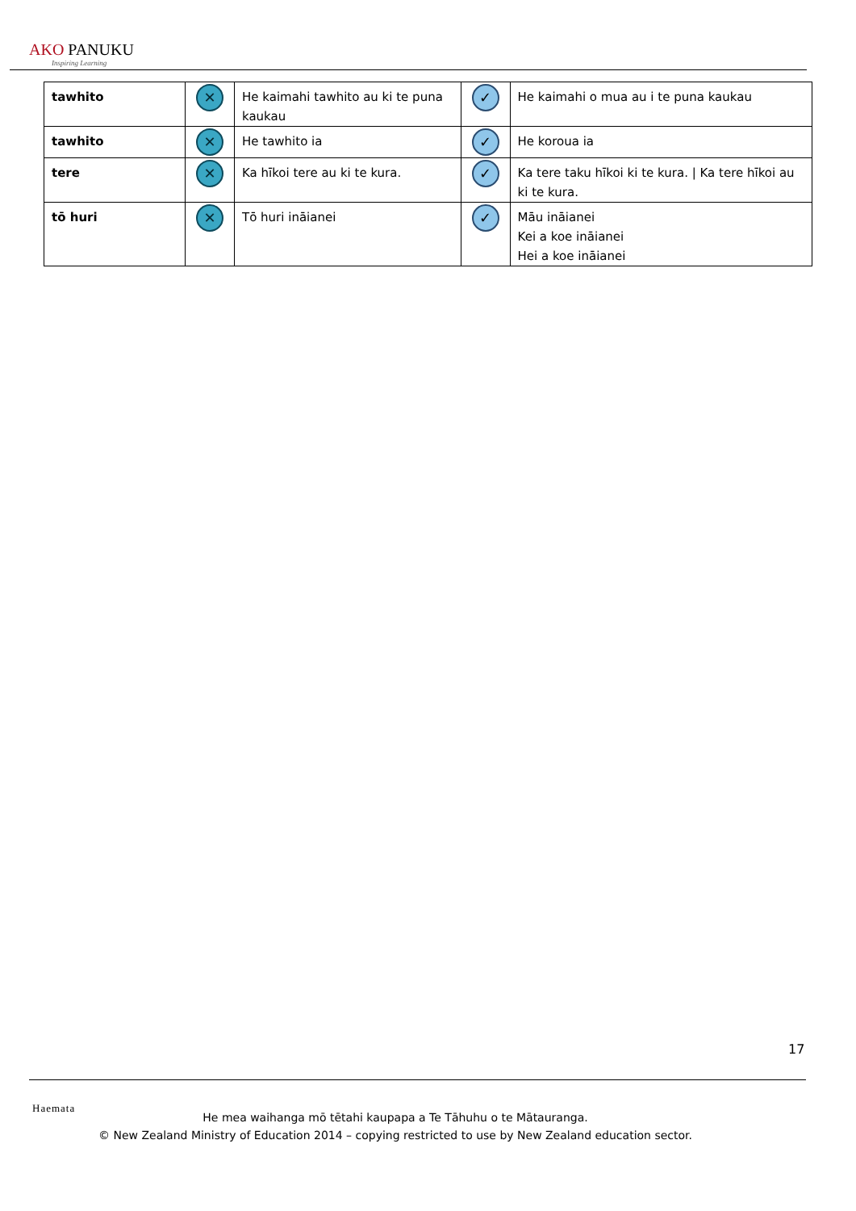AKO PANUKU
Inspiring Learning
| tawhito | ✕ | He kaimahi tawhito au ki te puna kaukau | ✓ | He kaimahi o mua au i te puna kaukau |
| tawhito | ✕ | He tawhito ia | ✓ | He koroua ia |
| tere | ✕ | Ka hīkoi tere au ki te kura. | ✓ | Ka tere taku hīkoi ki te kura. / Ka tere hīkoi au ki te kura. |
| tō huri | ✕ | Tō huri ināianei | ✓ | Māu ināianei Kei a koe ināianei Hei a koe ināianei |
17
Haemata
He mea waihanga mō tētahi kaupapa a Te Tāhuhu o te Mātauranga.
© New Zealand Ministry of Education 2014 – copying restricted to use by New Zealand education sector.